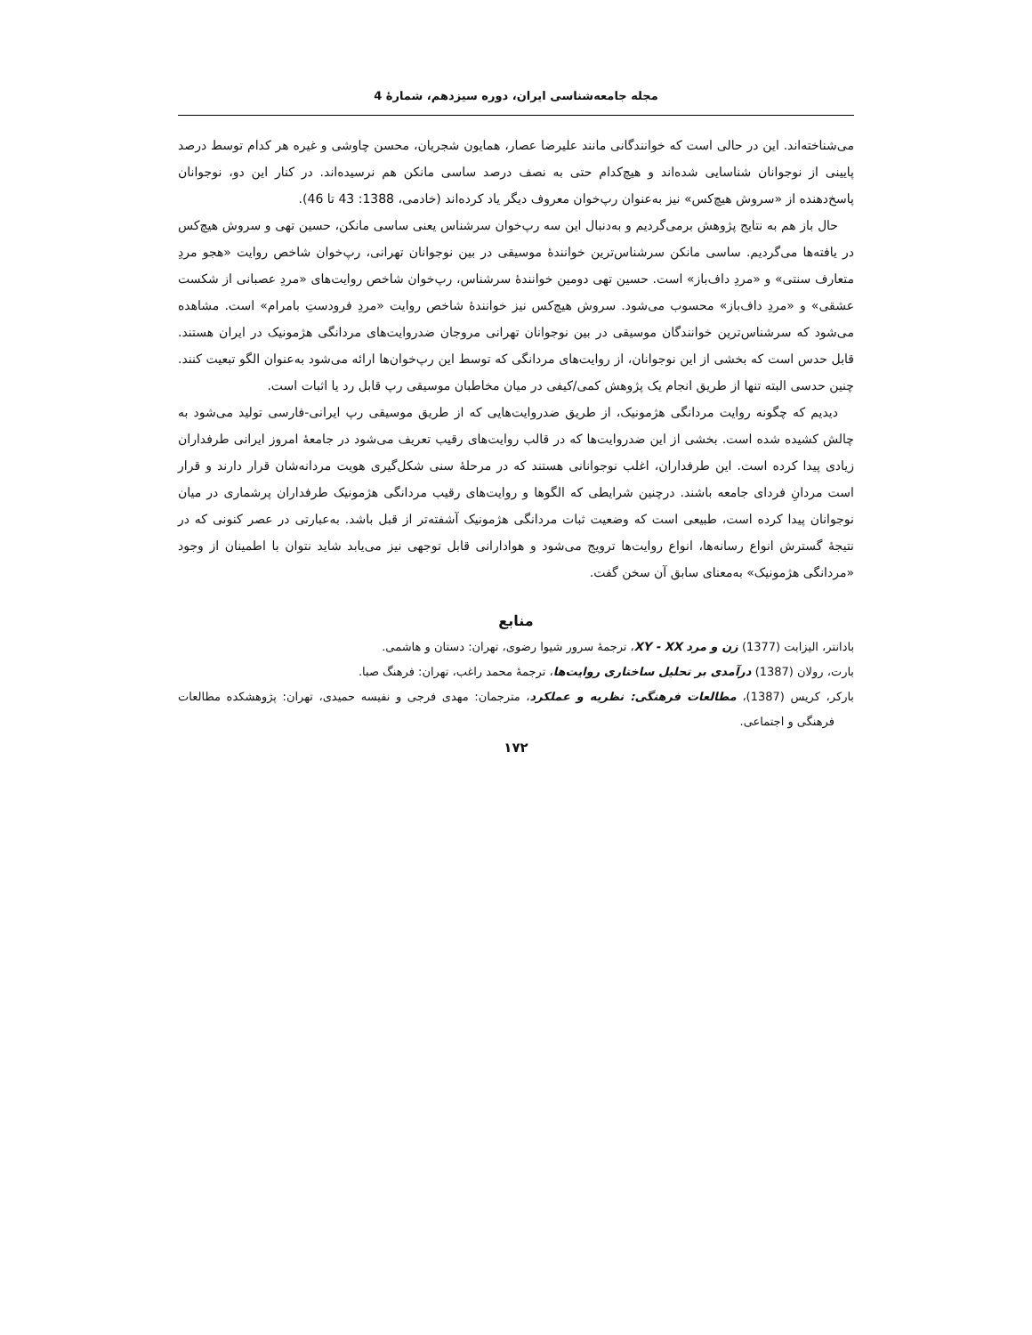مجله جامعه‌شناسی ایران، دوره سیزدهم، شمارۀ 4
می‌شناخته‌اند. این در حالی است که خوانندگانی مانند علیرضا عصار، همایون شجریان، محسن چاوشی و غیره هر کدام توسط درصد پایینی از نوجوانان شناسایی شده‌اند و هیچ‌کدام حتی به نصف درصد ساسی مانکن هم نرسیده‌اند. در کنار این دو، نوجوانان پاسخ‌دهنده از «سروش هیچ‌کس» نیز به‌عنوان رپ‌خوان معروف دیگر یاد کرده‌اند (خادمی، 1388: 43 تا 46).
حال باز هم به نتایج پژوهش برمی‌گردیم و به‌دنبال این سه رپ‌خوان سرشناس یعنی ساسی مانکن، حسین تهی و سروش هیچ‌کس در یافته‌ها می‌گردیم. ساسی مانکن سرشناس‌ترین خوانندۀ موسیقی در بین نوجوانان تهرانی، رپ‌خوان شاخص روایت «هجو مردِ متعارف سنتی» و «مردِ داف‌باز» است. حسین تهی دومین خوانندۀ سرشناس، رپ‌خوان شاخص روایت‌های «مردِ عصبانی از شکست عشقی» و «مردِ داف‌باز» محسوب می‌شود. سروش هیچ‌کس نیز خوانندۀ شاخص روایت «مردِ فرودستِ بامرام» است. مشاهده می‌شود که سرشناس‌ترین خوانندگان موسیقی در بین نوجوانان تهرانی مروجان ضدروایت‌های مردانگی هژمونیک در ایران هستند. قابل حدس است که بخشی از این نوجوانان، از روایت‌های مردانگی که توسط این رپ‌خوان‌ها ارائه می‌شود به‌عنوان الگو تبعیت کنند. چنین حدسی البته تنها از طریق انجام یک پژوهش کمی/کیفی در میان مخاطبان موسیقی رپ قابل رد یا اثبات است.
دیدیم که چگونه روایت مردانگی هژمونیک، از طریق ضدروایت‌هایی که از طریق موسیقی رپ ایرانی-فارسی تولید می‌شود به چالش کشیده شده است. بخشی از این ضدروایت‌ها که در قالب روایت‌های رقیب تعریف می‌شود در جامعۀ امروز ایرانی طرفداران زیادی پیدا کرده است. این طرفداران، اغلب نوجوانانی هستند که در مرحلۀ سنی شکل‌گیری هویت مردانه‌شان قرار دارند و قرار است مردانِ فردای جامعه باشند. درچنین شرایطی که الگوها و روایت‌های رقیب مردانگی هژمونیک طرفداران پرشماری در میان نوجوانان پیدا کرده است، طبیعی است که وضعیت ثبات مردانگی هژمونیک آشفته‌تر از قبل باشد. به‌عبارتی در عصر کنونی که در نتیجۀ گسترش انواع رسانه‌ها، انواع روایت‌ها ترویج می‌شود و هوادارانی قابل توجهی نیز می‌یابد شاید نتوان با اطمینان از وجود «مردانگی هژمونیک» به‌معنای سابق آن سخن گفت.
منابع
بادانتر، الیزابت (1377) زن و مرد XY - XX، ترجمۀ سرور شیوا رضوی، تهران: دستان و هاشمی.
بارت، رولان (1387) درآمدی بر تحلیل ساختاری روایت‌ها، ترجمۀ محمد راغب، تهران: فرهنگ صبا.
بارکر، کریس (1387)، مطالعات فرهنگی: نظریه و عملکرد، مترجمان: مهدی فرجی و نفیسه حمیدی، تهران: پژوهشکده مطالعات فرهنگی و اجتماعی.
۱۷۲